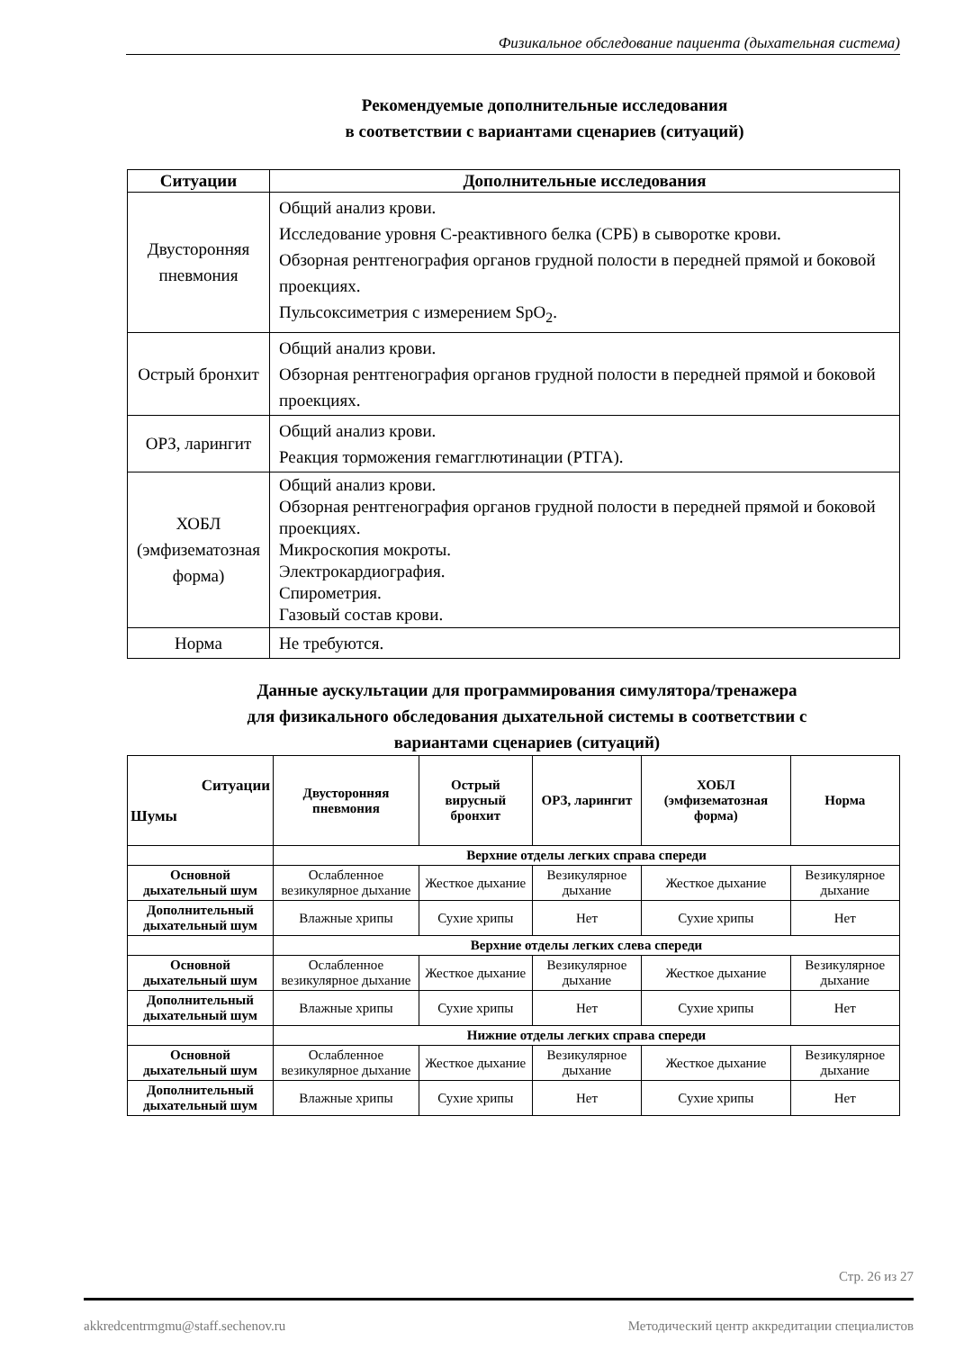Физикальное обследование пациента (дыхательная система)
Рекомендуемые дополнительные исследования
в соответствии с вариантами сценариев (ситуаций)
| Ситуации | Дополнительные исследования |
| --- | --- |
| Двусторонняя пневмония | Общий анализ крови. Исследование уровня С-реактивного белка (СРБ) в сыворотке крови. Обзорная рентгенография органов грудной полости в передней прямой и боковой проекциях. Пульсоксиметрия с измерением SpO<sub>2</sub>. |
| Острый бронхит | Общий анализ крови. Обзорная рентгенография органов грудной полости в передней прямой и боковой проекциях. |
| ОРЗ, ларингит | Общий анализ крови. Реакция торможения гемагглютинации (РТГА). |
| ХОБЛ (эмфизематозная форма) | Общий анализ крови. Обзорная рентгенография органов грудной полости в передней прямой и боковой проекциях. Микроскопия мокроты. Электрокардиография. Спирометрия. Газовый состав крови. |
| Норма | Не требуются. |
Данные аускультации для программирования симулятора/тренажера
для физикального обследования дыхательной системы в соответствии с
вариантами сценариев (ситуаций)
| Ситуации Шумы | Двусторонняя пневмония | Острый вирусный бронхит | ОРЗ, ларингит | ХОБЛ (эмфизематозная форма) | Норма |
| --- | --- | --- | --- | --- | --- |
| | Верхние отделы легких справа спереди | | | | |
| Основной дыхательный шум | Ослабленное везикулярное дыхание | Жесткое дыхание | Везикулярное дыхание | Жесткое дыхание | Везикулярное дыхание |
| Дополнительный дыхательный шум | Влажные хрипы | Сухие хрипы | Нет | Сухие хрипы | Нет |
| | Верхние отделы легких слева спереди | | | | |
| Основной дыхательный шум | Ослабленное везикулярное дыхание | Жесткое дыхание | Везикулярное дыхание | Жесткое дыхание | Везикулярное дыхание |
| Дополнительный дыхательный шум | Влажные хрипы | Сухие хрипы | Нет | Сухие хрипы | Нет |
| | Нижние отделы легких справа спереди | | | | |
| Основной дыхательный шум | Ослабленное везикулярное дыхание | Жесткое дыхание | Везикулярное дыхание | Жесткое дыхание | Везикулярное дыхание |
| Дополнительный дыхательный шум | Влажные хрипы | Сухие хрипы | Нет | Сухие хрипы | Нет |
Стр. 26 из 27
akkredcentrmgmu@staff.sechenov.ru Методический центр аккредитации специалистов